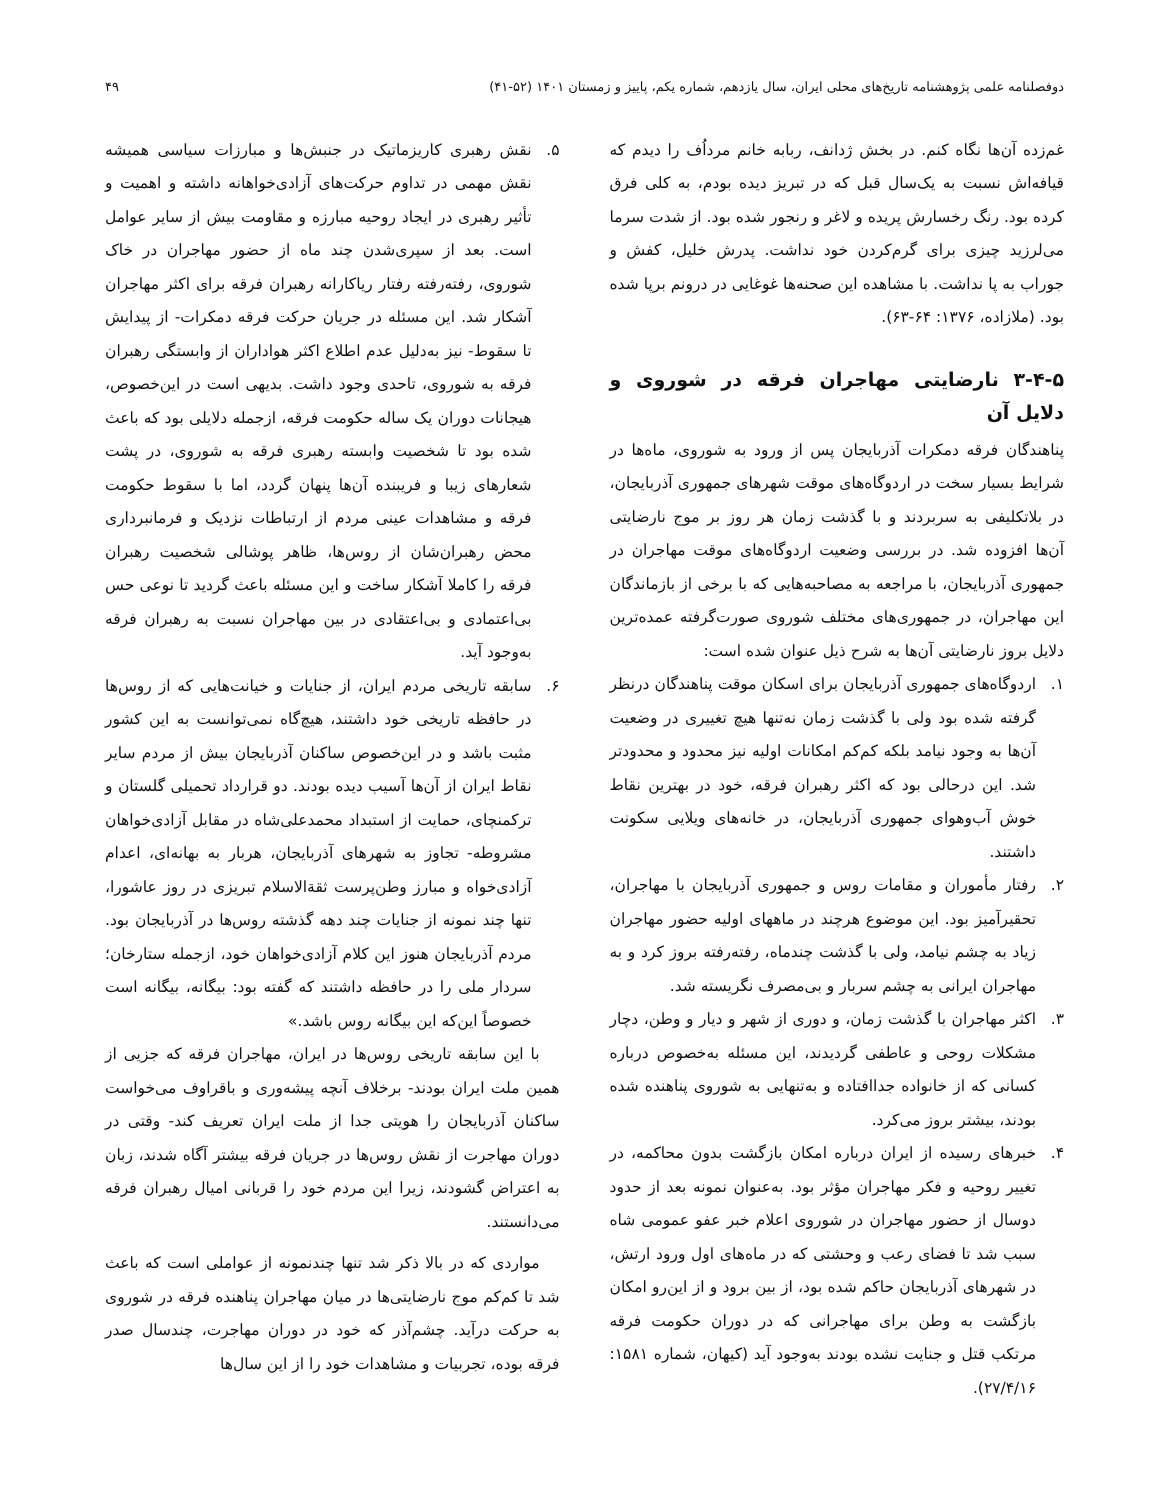دوفصلنامه علمی پژوهشنامه تاریخ‌های محلی ایران، سال یازدهم، شماره یکم، پاییز و زمستان ۱۴۰۱ (۵۲-۴۱) ۴۹
غم‌زده آن‌ها نگاه کنم. در بخش ژدانف، ربابه خانم مرداُف را دیدم که قیافه‌اش نسبت به یک‌سال قبل که در تبریز دیده بودم، به کلی فرق کرده بود. رنگ رخسارش پریده و لاغر و رنجور شده بود. از شدت سرما می‌لرزید چیزی برای گرم‌کردن خود نداشت. پدرش خلیل، کفش و جوراب به پا نداشت. با مشاهده این صحنه‌ها غوغایی در درونم برپا شده بود. (ملازاده، ۱۳۷۶: ۶۴-۶۳).
۳-۴-۵ نارضایتی مهاجران فرقه در شوروی و دلایل آن
پناهندگان فرقه دمکرات آذربایجان پس از ورود به شوروی، ماه‌ها در شرایط بسیار سخت در اردوگاه‌های موقت شهرهای جمهوری آذربایجان، در بلاتکلیفی به سربردند و با گذشت زمان هر روز بر موج نارضایتی آن‌ها افزوده شد. در بررسی وضعیت اردوگاه‌های موقت مهاجران در جمهوری آذربایجان، با مراجعه به مصاحبه‌هایی که با برخی از بازماندگان این مهاجران، در جمهوری‌های مختلف شوروی صورت‌گرفته عمده‌ترین دلایل بروز نارضایتی آن‌ها به شرح ذیل عنوان شده است:
۱. اردوگاه‌های جمهوری آذربایجان برای اسکان موقت پناهندگان درنظر گرفته شده بود ولی با گذشت زمان نه‌تنها هیچ تغییری در وضعیت آن‌ها به وجود نیامد بلکه کم‌کم امکانات اولیه نیز محدود و محدودتر شد. این درحالی بود که اکثر رهبران فرقه، خود در بهترین نقاط خوش آب‌وهوای جمهوری آذربایجان، در خانه‌های ویلایی سکونت داشتند.
۲. رفتار مأموران و مقامات روس و جمهوری آذربایجان با مهاجران، تحقیرآمیز بود. این موضوع هرچند در ماههای اولیه حضور مهاجران زیاد به چشم نیامد، ولی با گذشت چندماه، رفته‌رفته بروز کرد و به مهاجران ایرانی به چشم سربار و بی‌مصرف نگریسته شد.
۳. اکثر مهاجران با گذشت زمان، و دوری از شهر و دیار و وطن، دچار مشکلات روحی و عاطفی گردیدند، این مسئله به‌خصوص درباره کسانی که از خانواده جداافتاده و به‌تنهایی به شوروی پناهنده شده بودند، بیشتر بروز می‌کرد.
۴. خبرهای رسیده از ایران درباره امکان بازگشت بدون محاکمه، در تغییر روحیه و فکر مهاجران مؤثر بود. به‌عنوان نمونه بعد از حدود دوسال از حضور مهاجران در شوروی اعلام خبر عفو عمومی شاه سبب شد تا فضای رعب و وحشتی که در ماه‌های اول ورود ارتش، در شهرهای آذربایجان حاکم شده بود، از بین برود و از این‌رو امکان بازگشت به وطن برای مهاجرانی که در دوران حکومت فرقه مرتکب قتل و جنایت نشده بودند به‌وجود آید (کیهان، شماره ۱۵۸۱: ۲۷/۴/۱۶).
۵. نقش رهبری کاریزماتیک در جنبش‌ها و مبارزات سیاسی همیشه نقش مهمی در تداوم حرکت‌های آزادی‌خواهانه داشته و اهمیت و تأثیر رهبری در ایجاد روحیه مبارزه و مقاومت بیش از سایر عوامل است. بعد از سپری‌شدن چند ماه از حضور مهاجران در خاک شوروی، رفته‌رفته رفتار ریاکارانه رهبران فرقه برای اکثر مهاجران آشکار شد. این مسئله در جریان حرکت فرقه دمکرات- از پیدایش تا سقوط- نیز به‌دلیل عدم اطلاع اکثر هواداران از وابستگی رهبران فرقه به شوروی، تاحدی وجود داشت. بدیهی است در این‌خصوص، هیجانات دوران یک ساله حکومت فرقه، ازجمله دلایلی بود که باعث شده بود تا شخصیت وابسته رهبری فرقه به شوروی، در پشت شعارهای زیبا و فریبنده آن‌ها پنهان گردد، اما با سقوط حکومت فرقه و مشاهدات عینی مردم از ارتباطات نزدیک و فرمانبرداری محض رهبران‌شان از روس‌ها، ظاهر پوشالی شخصیت رهبران فرقه را کاملا آشکار ساخت و این مسئله باعث گردید تا نوعی حس بی‌اعتمادی و بی‌اعتقادی در بین مهاجران نسبت به رهبران فرقه به‌وجود آید.
۶. سابقه تاریخی مردم ایران، از جنایات و خیانت‌هایی که از روس‌ها در حافظه تاریخی خود داشتند، هیچ‌گاه نمی‌توانست به این کشور مثبت باشد و در این‌خصوص ساکنان آذربایجان بیش از مردم سایر نقاط ایران از آن‌ها آسیب دیده بودند. دو قرارداد تحمیلی گلستان و ترکمنچای، حمایت از استبداد محمدعلی‌شاه در مقابل آزادی‌خواهان مشروطه- تجاوز به شهرهای آذربایجان، هربار به بهانه‌ای، اعدام آزادی‌خواه و مبارز وطن‌پرست ثقة‌الاسلام تبریزی در روز عاشورا، تنها چند نمونه از جنایات چند دهه گذشته روس‌ها در آذربایجان بود. مردم آذربایجان هنوز این کلام آزادی‌خواهان خود، ازجمله ستارخان؛ سردار ملی را در حافظه داشتند که گفته بود: بیگانه، بیگانه است خصوصاً این‌که این بیگانه روس باشد.»
با این سابقه تاریخی روس‌ها در ایران، مهاجران فرقه که جزیی از همین ملت ایران بودند- برخلاف آنچه پیشه‌وری و باقراوف می‌خواست ساکنان آذربایجان را هویتی جدا از ملت ایران تعریف کند- وقتی در دوران مهاجرت از نقش روس‌ها در جریان فرقه بیشتر آگاه شدند، زبان به اعتراض گشودند، زیرا این مردم خود را قربانی امیال رهبران فرقه می‌دانستند.
مواردی که در بالا ذکر شد تنها چندنمونه از عواملی است که باعث شد تا کم‌کم موج نارضایتی‌ها در میان مهاجران پناهنده فرقه در شوروی به حرکت درآید. چشم‌آذر که خود در دوران مهاجرت، چندسال صدر فرقه بوده، تجربیات و مشاهدات خود را از این سال‌ها